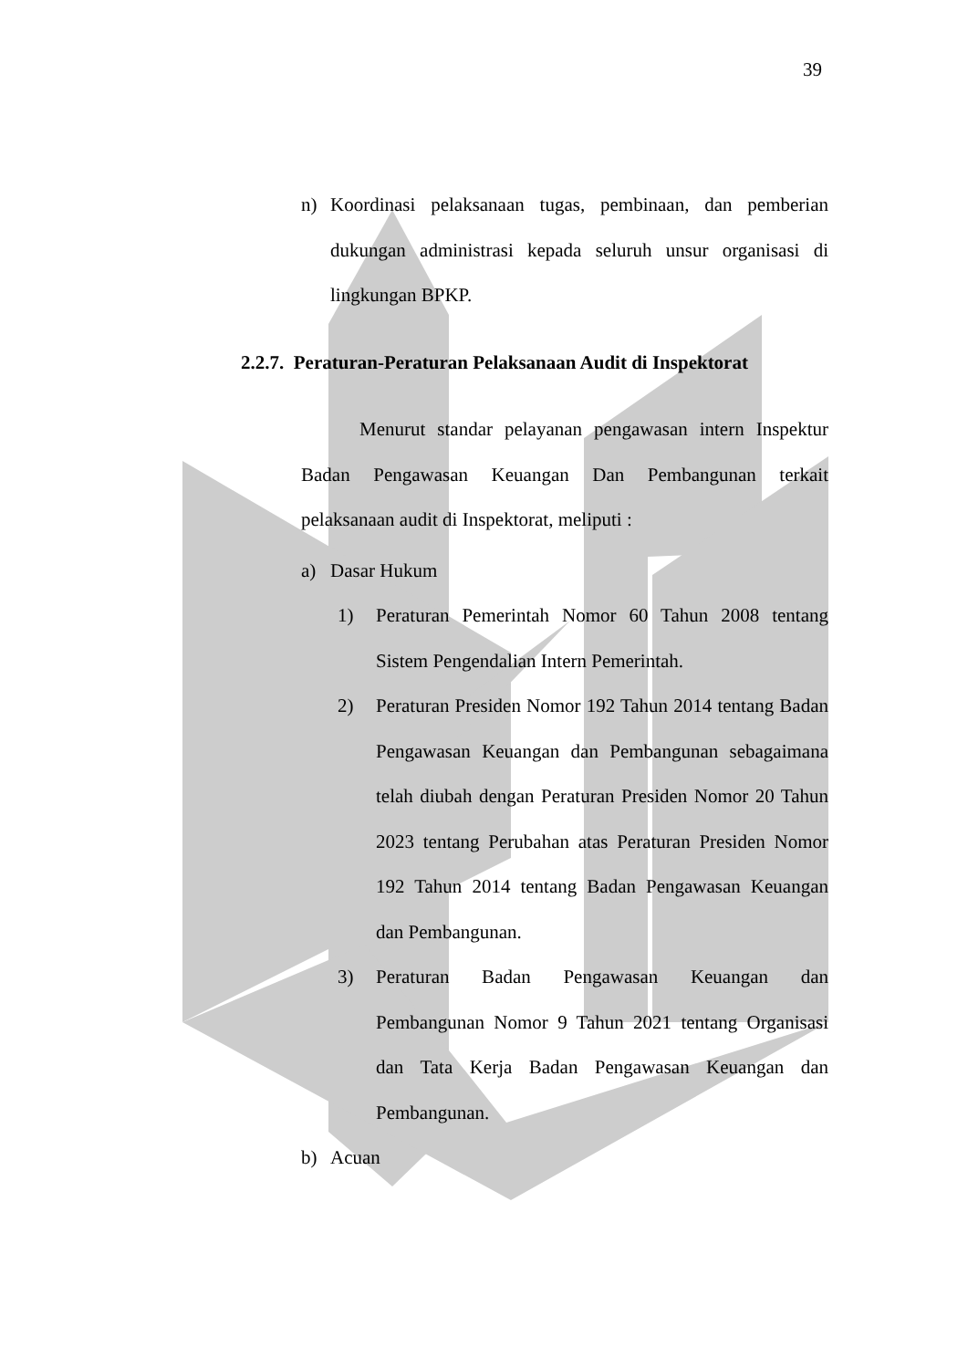39
n) Koordinasi pelaksanaan tugas, pembinaan, dan pemberian dukungan administrasi kepada seluruh unsur organisasi di lingkungan BPKP.
2.2.7. Peraturan-Peraturan Pelaksanaan Audit di Inspektorat
Menurut standar pelayanan pengawasan intern Inspektur Badan Pengawasan Keuangan Dan Pembangunan terkait pelaksanaan audit di Inspektorat, meliputi :
a) Dasar Hukum
1) Peraturan Pemerintah Nomor 60 Tahun 2008 tentang Sistem Pengendalian Intern Pemerintah.
2) Peraturan Presiden Nomor 192 Tahun 2014 tentang Badan Pengawasan Keuangan dan Pembangunan sebagaimana telah diubah dengan Peraturan Presiden Nomor 20 Tahun 2023 tentang Perubahan atas Peraturan Presiden Nomor 192 Tahun 2014 tentang Badan Pengawasan Keuangan dan Pembangunan.
3) Peraturan Badan Pengawasan Keuangan dan Pembangunan Nomor 9 Tahun 2021 tentang Organisasi dan Tata Kerja Badan Pengawasan Keuangan dan Pembangunan.
b) Acuan